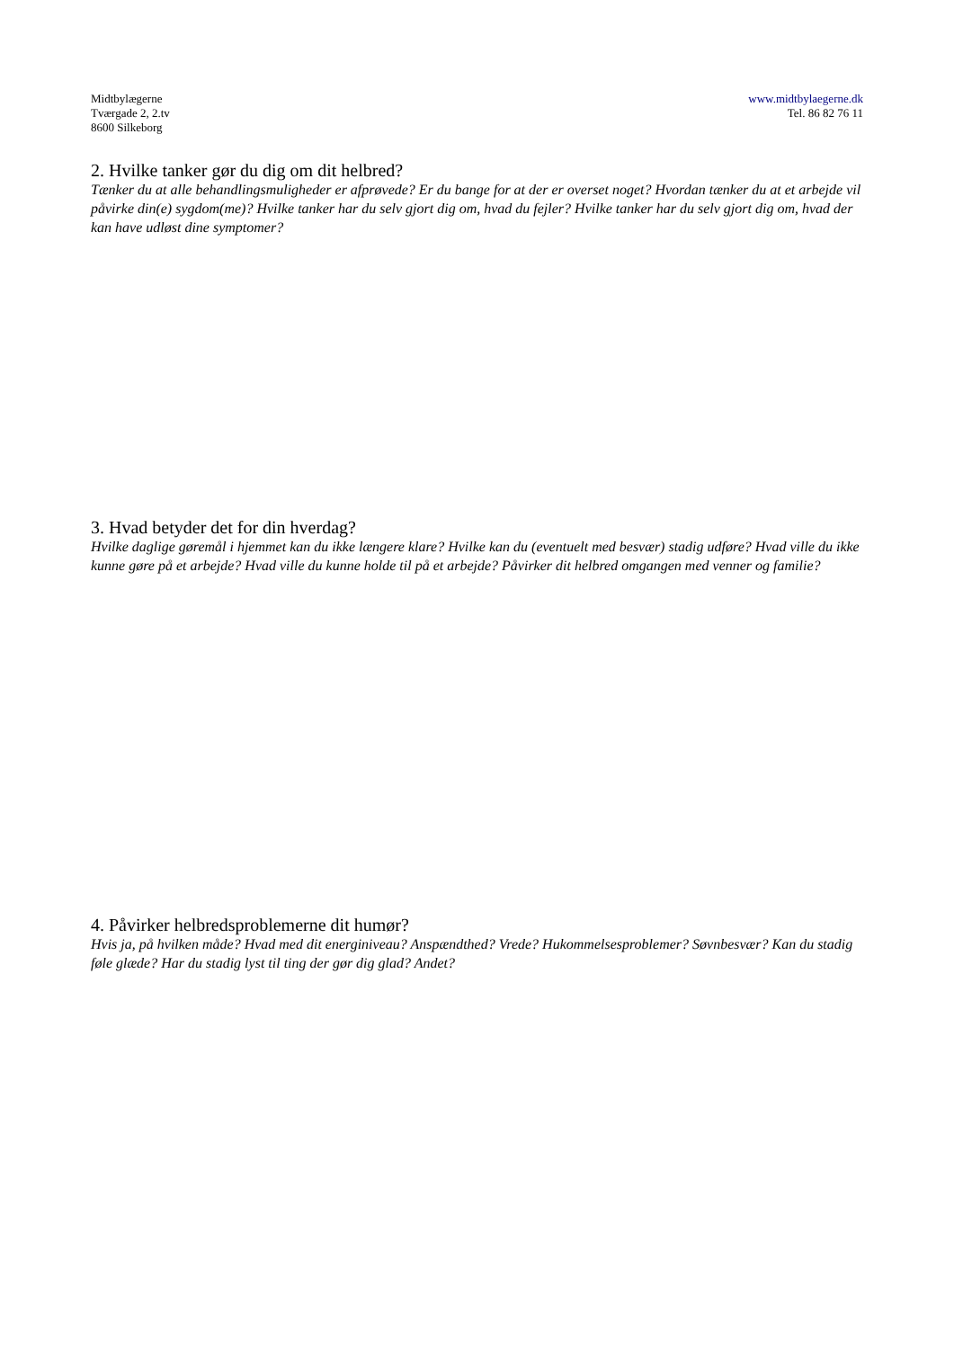Midtbylægerne
Tværgade 2, 2.tv
8600 Silkeborg
www.midtbylaegerne.dk
Tel. 86 82 76 11
2. Hvilke tanker gør du dig om dit helbred?
Tænker du at alle behandlingsmuligheder er afprøvede? Er du bange for at der er overset noget? Hvordan tænker du at et arbejde vil påvirke din(e) sygdom(me)? Hvilke tanker har du selv gjort dig om, hvad du fejler? Hvilke tanker har du selv gjort dig om, hvad der kan have udløst dine symptomer?
3. Hvad betyder det for din hverdag?
Hvilke daglige gøremål i hjemmet kan du ikke længere klare? Hvilke kan du (eventuelt med besvær) stadig udføre? Hvad ville du ikke kunne gøre på et arbejde? Hvad ville du kunne holde til på et arbejde? Påvirker dit helbred omgangen med venner og familie?
4. Påvirker helbredsproblemerne dit humør?
Hvis ja, på hvilken måde? Hvad med dit energiniveau? Anspændthed? Vrede? Hukommelsesproblemer? Søvnbesvær? Kan du stadig føle glæde? Har du stadig lyst til ting der gør dig glad? Andet?